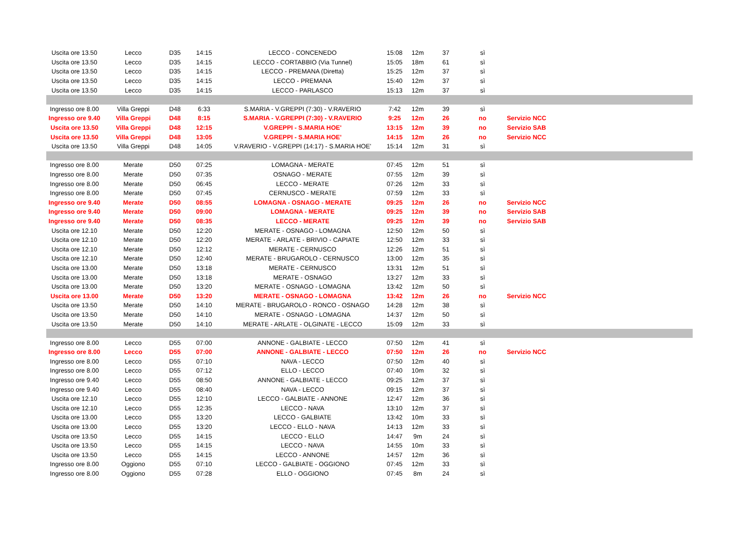| Uscita ore 13.50 | Lecco | D35 | 14:15 | LECCO - CONCENEDO | 15:08 | 12m | 37 | sì | | |
| Uscita ore 13.50 | Lecco | D35 | 14:15 | LECCO - CORTABBIO (Via Tunnel) | 15:05 | 18m | 61 | sì | | |
| Uscita ore 13.50 | Lecco | D35 | 14:15 | LECCO - PREMANA (Diretta) | 15:25 | 12m | 37 | sì | | |
| Uscita ore 13.50 | Lecco | D35 | 14:15 | LECCO - PREMANA | 15:40 | 12m | 37 | sì | | |
| Uscita ore 13.50 | Lecco | D35 | 14:15 | LECCO - PARLASCO | 15:13 | 12m | 37 | sì | | |
| Ingresso ore 8.00 | Villa Greppi | D48 | 6:33 | S.MARIA - V.GREPPI (7:30) - V.RAVERIO | 7:42 | 12m | 39 | sì | | |
| Ingresso ore 9.40 | Villa Greppi | D48 | 8:15 | S.MARIA - V.GREPPI (7:30) - V.RAVERIO | 9:25 | 12m | 26 | no | Servizio NCC | |
| Uscita ore 13.50 | Villa Greppi | D48 | 12:15 | V.GREPPI - S.MARIA HOE' | 13:15 | 12m | 39 | no | Servizio SAB | |
| Uscita ore 13.50 | Villa Greppi | D48 | 13:05 | V.GREPPI - S.MARIA HOE' | 14:15 | 12m | 26 | no | Servizio NCC | |
| Uscita ore 13.50 | Villa Greppi | D48 | 14:05 | V.RAVERIO - V.GREPPI (14:17) - S.MARIA HOE' | 15:14 | 12m | 31 | sì | | |
| Ingresso ore 8.00 | Merate | D50 | 07:25 | LOMAGNA - MERATE | 07:45 | 12m | 51 | sì | | |
| Ingresso ore 8.00 | Merate | D50 | 07:35 | OSNAGO - MERATE | 07:55 | 12m | 39 | sì | | |
| Ingresso ore 8.00 | Merate | D50 | 06:45 | LECCO - MERATE | 07:26 | 12m | 33 | sì | | |
| Ingresso ore 8.00 | Merate | D50 | 07:45 | CERNUSCO - MERATE | 07:59 | 12m | 33 | sì | | |
| Ingresso ore 9.40 | Merate | D50 | 08:55 | LOMAGNA - OSNAGO - MERATE | 09:25 | 12m | 26 | no | Servizio NCC | |
| Ingresso ore 9.40 | Merate | D50 | 09:00 | LOMAGNA - MERATE | 09:25 | 12m | 39 | no | Servizio SAB | |
| Ingresso ore 9.40 | Merate | D50 | 08:35 | LECCO - MERATE | 09:25 | 12m | 39 | no | Servizio SAB | |
| Uscita ore 12.10 | Merate | D50 | 12:20 | MERATE - OSNAGO - LOMAGNA | 12:50 | 12m | 50 | sì | | |
| Uscita ore 12.10 | Merate | D50 | 12:20 | MERATE - ARLATE - BRIVIO - CAPIATE | 12:50 | 12m | 33 | sì | | |
| Uscita ore 12.10 | Merate | D50 | 12:12 | MERATE - CERNUSCO | 12:26 | 12m | 51 | sì | | |
| Uscita ore 12.10 | Merate | D50 | 12:40 | MERATE - BRUGAROLO - CERNUSCO | 13:00 | 12m | 35 | sì | | |
| Uscita ore 13.00 | Merate | D50 | 13:18 | MERATE - CERNUSCO | 13:31 | 12m | 51 | sì | | |
| Uscita ore 13.00 | Merate | D50 | 13:18 | MERATE - OSNAGO | 13:27 | 12m | 33 | sì | | |
| Uscita ore 13.00 | Merate | D50 | 13:20 | MERATE - OSNAGO - LOMAGNA | 13:42 | 12m | 50 | sì | | |
| Uscita ore 13.00 | Merate | D50 | 13:20 | MERATE - OSNAGO - LOMAGNA | 13:42 | 12m | 26 | no | Servizio NCC | |
| Uscita ore 13.50 | Merate | D50 | 14:10 | MERATE - BRUGAROLO - RONCO - OSNAGO | 14:28 | 12m | 38 | sì | | |
| Uscita ore 13.50 | Merate | D50 | 14:10 | MERATE - OSNAGO - LOMAGNA | 14:37 | 12m | 50 | sì | | |
| Uscita ore 13.50 | Merate | D50 | 14:10 | MERATE - ARLATE - OLGINATE - LECCO | 15:09 | 12m | 33 | sì | | |
| Ingresso ore 8.00 | Lecco | D55 | 07:00 | ANNONE - GALBIATE - LECCO | 07:50 | 12m | 41 | sì | | |
| Ingresso ore 8.00 | Lecco | D55 | 07:00 | ANNONE - GALBIATE - LECCO | 07:50 | 12m | 26 | no | Servizio NCC | |
| Ingresso ore 8.00 | Lecco | D55 | 07:10 | NAVA - LECCO | 07:50 | 12m | 40 | sì | | |
| Ingresso ore 8.00 | Lecco | D55 | 07:12 | ELLO - LECCO | 07:40 | 10m | 32 | sì | | |
| Ingresso ore 9.40 | Lecco | D55 | 08:50 | ANNONE - GALBIATE - LECCO | 09:25 | 12m | 37 | sì | | |
| Ingresso ore 9.40 | Lecco | D55 | 08:40 | NAVA - LECCO | 09:15 | 12m | 37 | sì | | |
| Uscita ore 12.10 | Lecco | D55 | 12:10 | LECCO - GALBIATE - ANNONE | 12:47 | 12m | 36 | sì | | |
| Uscita ore 12.10 | Lecco | D55 | 12:35 | LECCO - NAVA | 13:10 | 12m | 37 | sì | | |
| Uscita ore 13.00 | Lecco | D55 | 13:20 | LECCO - GALBIATE | 13:42 | 10m | 33 | sì | | |
| Uscita ore 13.00 | Lecco | D55 | 13:20 | LECCO - ELLO - NAVA | 14:13 | 12m | 33 | sì | | |
| Uscita ore 13.50 | Lecco | D55 | 14:15 | LECCO - ELLO | 14:47 | 9m | 24 | sì | | |
| Uscita ore 13.50 | Lecco | D55 | 14:15 | LECCO - NAVA | 14:55 | 10m | 33 | sì | | |
| Uscita ore 13.50 | Lecco | D55 | 14:15 | LECCO - ANNONE | 14:57 | 12m | 36 | sì | | |
| Ingresso ore 8.00 | Oggiono | D55 | 07:10 | LECCO - GALBIATE - OGGIONO | 07:45 | 12m | 33 | sì | | |
| Ingresso ore 8.00 | Oggiono | D55 | 07:28 | ELLO - OGGIONO | 07:45 | 8m | 24 | sì | | |